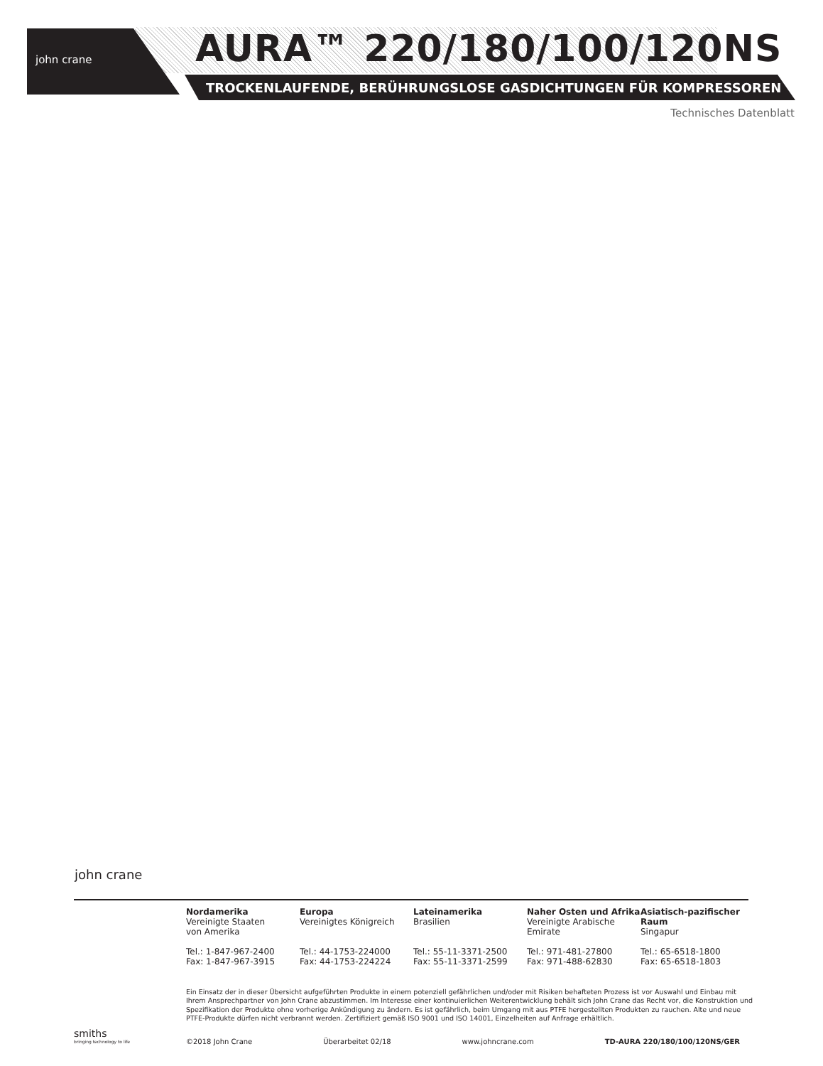john crane AURA™ 220/180/100/120NS
TROCKENLAUFENDE, BERÜHRUNGSLOSE GASDICHTUNGEN FÜR KOMPRESSOREN
Technisches Datenblatt
john crane
Nordamerika
Vereinigte Staaten
von Amerika
Tel.: 1-847-967-2400
Fax: 1-847-967-3915
Europa
Vereinigtes Königreich
Tel.: 44-1753-224000
Fax: 44-1753-224224
Lateinamerika
Brasilien
Tel.: 55-11-3371-2500
Fax: 55-11-3371-2599
Naher Osten und Afrika
Vereinigte Arabische
Emirate
Tel.: 971-481-27800
Fax: 971-488-62830
Asiatisch-pazifischer Raum
Singapur
Tel.: 65-6518-1800
Fax: 65-6518-1803
Ein Einsatz der in dieser Übersicht aufgeführten Produkte in einem potenziell gefährlichen und/oder mit Risiken behafteten Prozess ist vor Auswahl und Einbau mit Ihrem Ansprechpartner von John Crane abzustimmen. Im Interesse einer kontinuierlichen Weiterentwicklung behält sich John Crane das Recht vor, die Konstruktion und Spezifikation der Produkte ohne vorherige Ankündigung zu ändern. Es ist gefährlich, beim Umgang mit aus PTFE hergestellten Produkten zu rauchen. Alte und neue PTFE-Produkte dürfen nicht verbrannt werden. Zertifiziert gemäß ISO 9001 und ISO 14001, Einzelheiten auf Anfrage erhältlich.
smiths
bringing technology to life
©2018 John Crane Überarbeitet 02/18 www.johncrane.com TD-AURA 220/180/100/120NS/GER